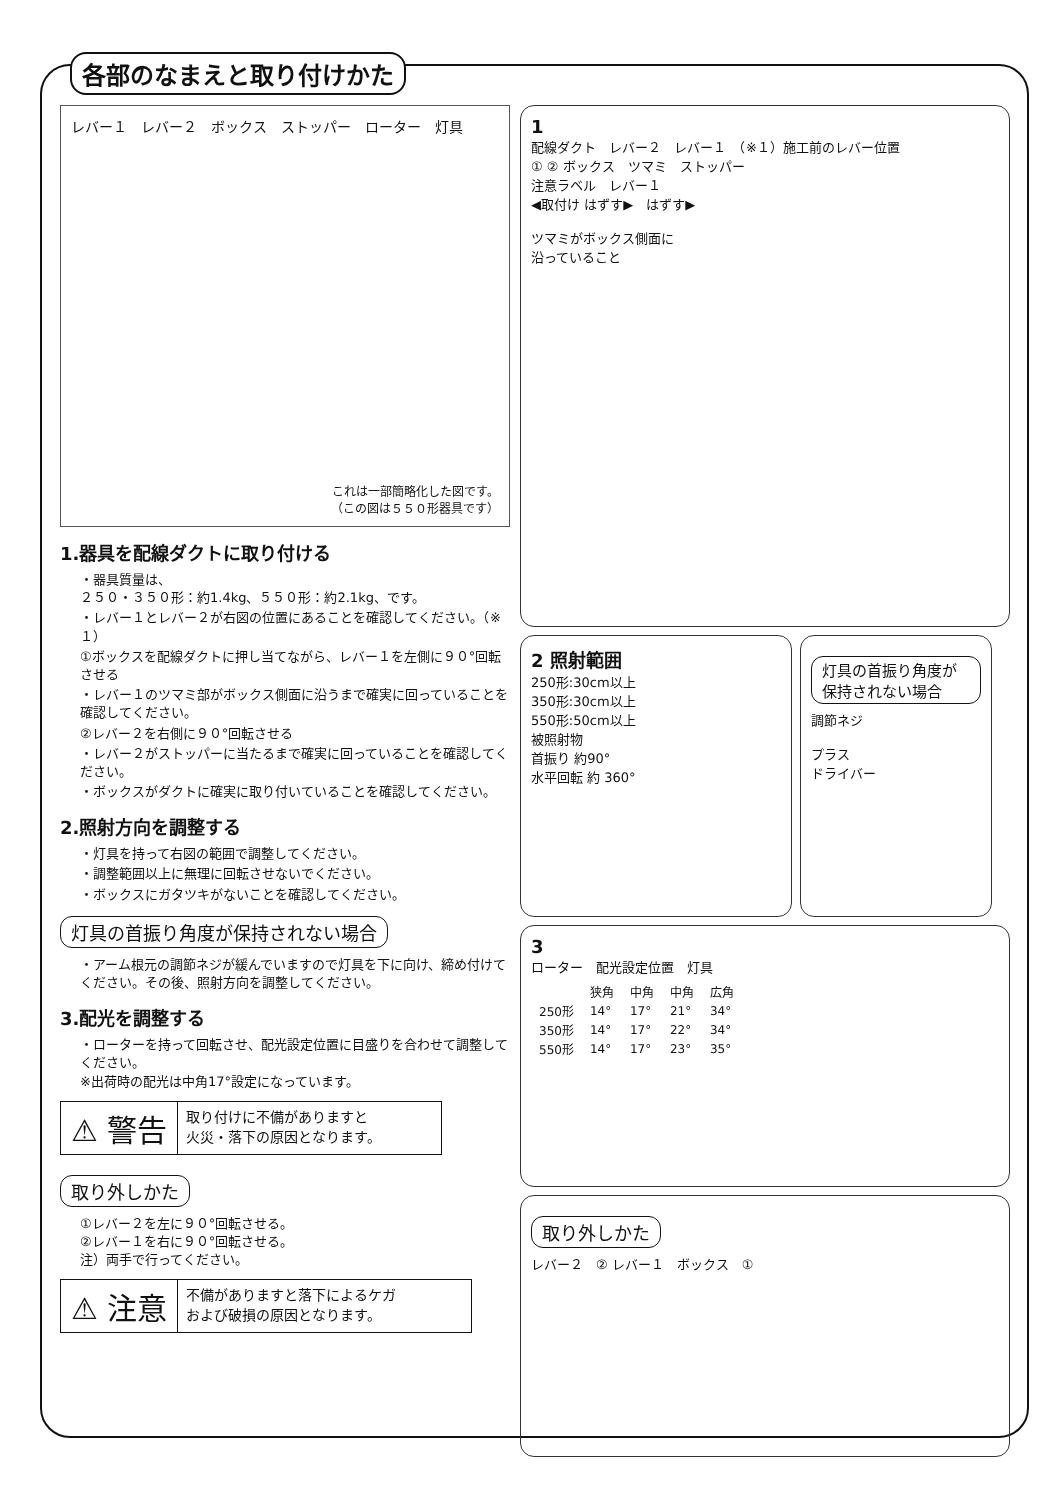各部のなまえと取り付けかた
レバー１　レバー２　ボックス　ストッパー　ローター　灯具
これは一部簡略化した図です。
（この図は５５０形器具です）
1.器具を配線ダクトに取り付ける
・器具質量は、
２５０・３５０形：約1.4kg、５５０形：約2.1kg、です。
・レバー１とレバー２が右図の位置にあることを確認してください。（※１）
①ボックスを配線ダクトに押し当てながら、レバー１を左側に９０°回転させる
・レバー１のツマミ部がボックス側面に沿うまで確実に回っていることを確認してください。
②レバー２を右側に９０°回転させる
・レバー２がストッパーに当たるまで確実に回っていることを確認してください。
・ボックスがダクトに確実に取り付いていることを確認してください。
2.照射方向を調整する
・灯具を持って右図の範囲で調整してください。
・調整範囲以上に無理に回転させないでください。
・ボックスにガタツキがないことを確認してください。
灯具の首振り角度が保持されない場合
・アーム根元の調節ネジが緩んでいますので灯具を下に向け、締め付けてください。その後、照射方向を調整してください。
3.配光を調整する
・ローターを持って回転させ、配光設定位置に目盛りを合わせて調整してください。
※出荷時の配光は中角17°設定になっています。
⚠ 警告
取り付けに不備がありますと
火災・落下の原因となります。
取り外しかた
①レバー２を左に９０°回転させる。
②レバー１を右に９０°回転させる。
注）両手で行ってください。
⚠ 注意
不備がありますと落下によるケガ
および破損の原因となります。
1
配線ダクト　レバー２　レバー１　（※１）施工前のレバー位置
① ② ボックス　ツマミ　ストッパー
注意ラベル　レバー１
◀取付け はずす▶　はずす▶
ツマミがボックス側面に
沿っていること
2 照射範囲
250形:30cm以上
350形:30cm以上
550形:50cm以上
被照射物
首振り 約90°
水平回転 約 360°
灯具の首振り角度が保持されない場合
調節ネジ
プラス
ドライバー
3
ローター　配光設定位置　灯具
| | 狭角 | 中角 | 中角 | 広角 |
| --- | --- | --- | --- | --- |
| 250形 | 14° | 17° | 21° | 34° |
| 350形 | 14° | 17° | 22° | 34° |
| 550形 | 14° | 17° | 23° | 35° |
取り外しかた
レバー２　② レバー１　ボックス　①